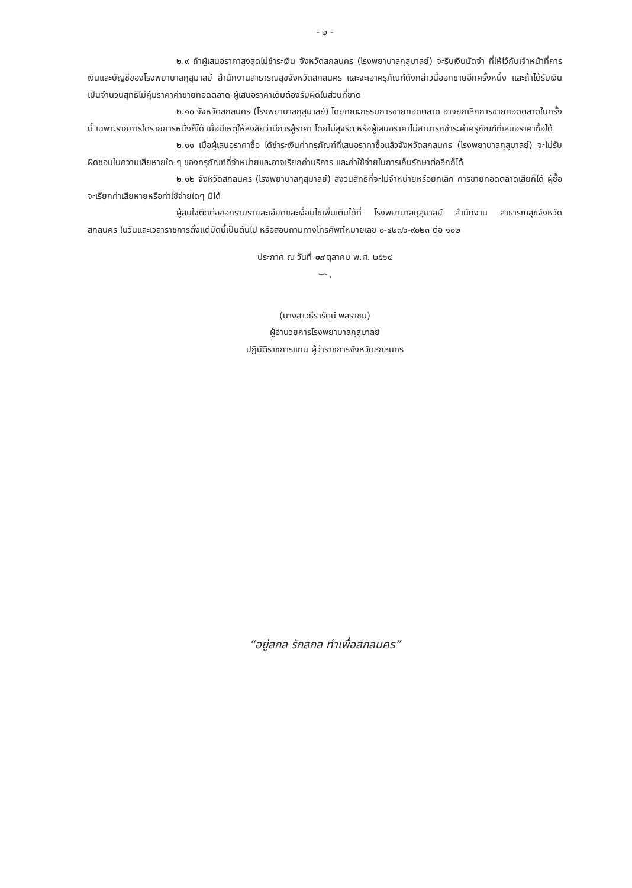- ๒ -
๒.๙ ถ้าผู้เสนอราคาสูงสุดไม่ชำระเงิน จังหวัดสกลนคร (โรงพยาบาลกุสุมาลย์) จะริบเงินมัดจำ ที่ให้ไว้กับเจ้าหน้าที่การเงินและบัญชีของโรงพยาบาลกุสุมาลย์ สำนักงานสาธารณสุขจังหวัดสกลนคร และจะเอาครุภัณฑ์ดังกล่าวนี้ออกขายอีกครั้งหนึ่ง และถ้าได้รับเงินเป็นจำนวนสุทธิไม่คุ้มราคาค่าขายทอดตลาด ผู้เสนอราคาเดิมต้องรับผิดในส่วนที่ขาด
๒.๑๐ จังหวัดสกลนคร (โรงพยาบาลกุสุมาลย์) โดยคณะกรรมการขายทอดตลาด อาจยกเลิกการขายทอดตลาดในครั้งนี้ เฉพาะรายการใดรายการหนึ่งก็ได้ เมื่อมีเหตุให้สงสัยว่ามีการสู้ราคา โดยไม่สุจริต หรือผู้เสนอราคาไม่สามารถชำระค่าครุภัณฑ์ที่เสนอราคาซื้อได้
๒.๑๑ เมื่อผู้เสนอราคาซื้อ ได้ชำระเงินค่าครุภัณฑ์ที่เสนอราคาซื้อแล้วจังหวัดสกลนคร (โรงพยาบาลกุสุมาลย์) จะไม่รับผิดชอบในความเสียหายใด ๆ ของครุภัณฑ์ที่จำหน่ายและอาจเรียกค่าบริการ และค่าใช้จ่ายในการเก็บรักษาต่ออีกก็ได้
๒.๑๒ จังหวัดสกลนคร (โรงพยาบาลกุสุมาลย์) สงวนสิทธิที่จะไม่จำหน่ายหรือยกเลิก การขายทอดตลาดเสียก็ได้ ผู้ซื้อจะเรียกค่าเสียหายหรือค่าใช้จ่ายใดๆ มิได้
ผู้สนใจติดต่อขอทราบรายละเอียดและเงื่อนไขเพิ่มเติมได้ที่ โรงพยาบาลกุสุมาลย์ สำนักงาน สาธารณสุขจังหวัดสกลนคร ในวันและเวลาราชการตั้งแต่บัดนี้เป็นต้นไป หรือสอบถามทางโทรศัพท์หมายเลข ๐-๔๒๗๖-๙๐๒๓ ต่อ ๑๐๒
ประกาศ ณ วันที่ ๑๙ ตุลาคม พ.ศ. ๒๕๖๔
∽.
(นางสาวธีรารัตน์ พลราชม)
ผู้อำนวยการโรงพยาบาลกุสุมาลย์
ปฏิบัติราชการแทน ผู้ว่าราชการจังหวัดสกลนคร
“อยู่สกล รักสกล ทำเพื่อสกลนคร”